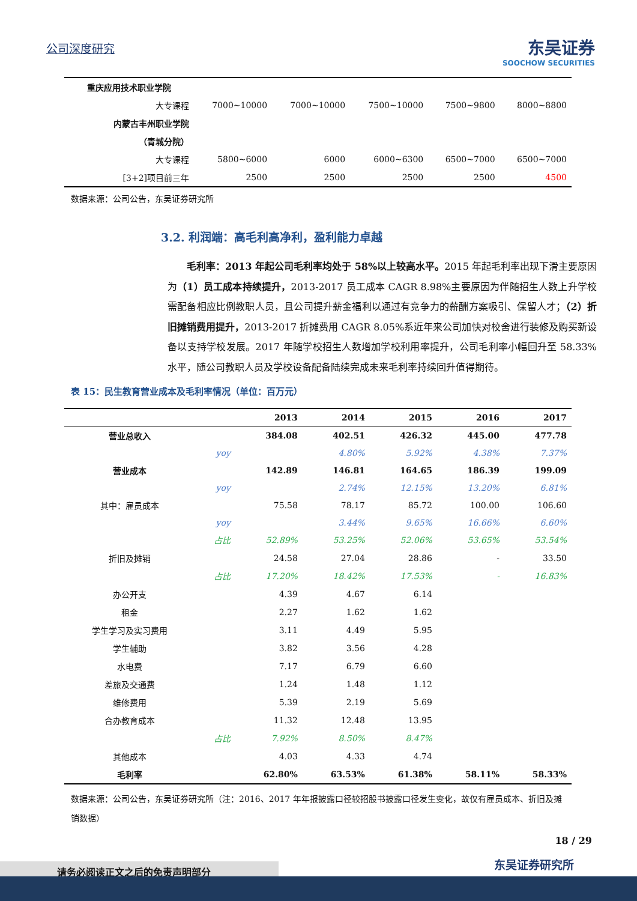公司深度研究
东吴证券
SOOCHOW SECURITIES
| 重庆应用技术职业学院 | | | | | |
| 大专课程 | 7000~10000 | 7000~10000 | 7500~10000 | 7500~9800 | 8000~8800 |
| 内蒙古丰州职业学院 | | | | | |
| （青城分院） | | | | | |
| 大专课程 | 5800~6000 | 6000 | 6000~6300 | 6500~7000 | 6500~7000 |
| [3+2]项目前三年 | 2500 | 2500 | 2500 | 2500 | 4500 |
数据来源：公司公告，东吴证券研究所
3.2. 利润端：高毛利高净利，盈利能力卓越
毛利率：2013 年起公司毛利率均处于 58%以上较高水平。2015 年起毛利率出现下滑主要原因为（1）员工成本持续提升，2013-2017 员工成本 CAGR 8.98%主要原因为伴随招生人数上升学校需配备相应比例教职人员，且公司提升薪金福利以通过有竞争力的薪酬方案吸引、保留人才；（2）折旧摊销费用提升，2013-2017 折摊费用 CAGR 8.05%系近年来公司加快对校舍进行装修及购买新设备以支持学校发展。2017 年随学校招生人数增加学校利用率提升，公司毛利率小幅回升至 58.33%水平，随公司教职人员及学校设备配备陆续完成未来毛利率持续回升值得期待。
表 15：民生教育营业成本及毛利率情况（单位：百万元）
| | | 2013 | 2014 | 2015 | 2016 | 2017 |
| --- | --- | --- | --- | --- | --- | --- |
| 营业总收入 | | 384.08 | 402.51 | 426.32 | 445.00 | 477.78 |
| | yoy | | 4.80% | 5.92% | 4.38% | 7.37% |
| 营业成本 | | 142.89 | 146.81 | 164.65 | 186.39 | 199.09 |
| | yoy | | 2.74% | 12.15% | 13.20% | 6.81% |
| 其中：雇员成本 | | 75.58 | 78.17 | 85.72 | 100.00 | 106.60 |
| | yoy | | 3.44% | 9.65% | 16.66% | 6.60% |
| | 占比 | 52.89% | 53.25% | 52.06% | 53.65% | 53.54% |
| 折旧及摊销 | | 24.58 | 27.04 | 28.86 | - | 33.50 |
| | 占比 | 17.20% | 18.42% | 17.53% | - | 16.83% |
| 办公开支 | | 4.39 | 4.67 | 6.14 | | |
| 租金 | | 2.27 | 1.62 | 1.62 | | |
| 学生学习及实习费用 | | 3.11 | 4.49 | 5.95 | | |
| 学生辅助 | | 3.82 | 3.56 | 4.28 | | |
| 水电费 | | 7.17 | 6.79 | 6.60 | | |
| 差旅及交通费 | | 1.24 | 1.48 | 1.12 | | |
| 维修费用 | | 5.39 | 2.19 | 5.69 | | |
| 合办教育成本 | | 11.32 | 12.48 | 13.95 | | |
| | 占比 | 7.92% | 8.50% | 8.47% | | |
| 其他成本 | | 4.03 | 4.33 | 4.74 | | |
| 毛利率 | | 62.80% | 63.53% | 61.38% | 58.11% | 58.33% |
数据来源：公司公告，东吴证券研究所（注：2016、2017 年年报披露口径较招股书披露口径发生变化，故仅有雇员成本、折旧及摊销数据）
18 / 29
东吴证券研究所
请务必阅读正文之后的免责声明部分